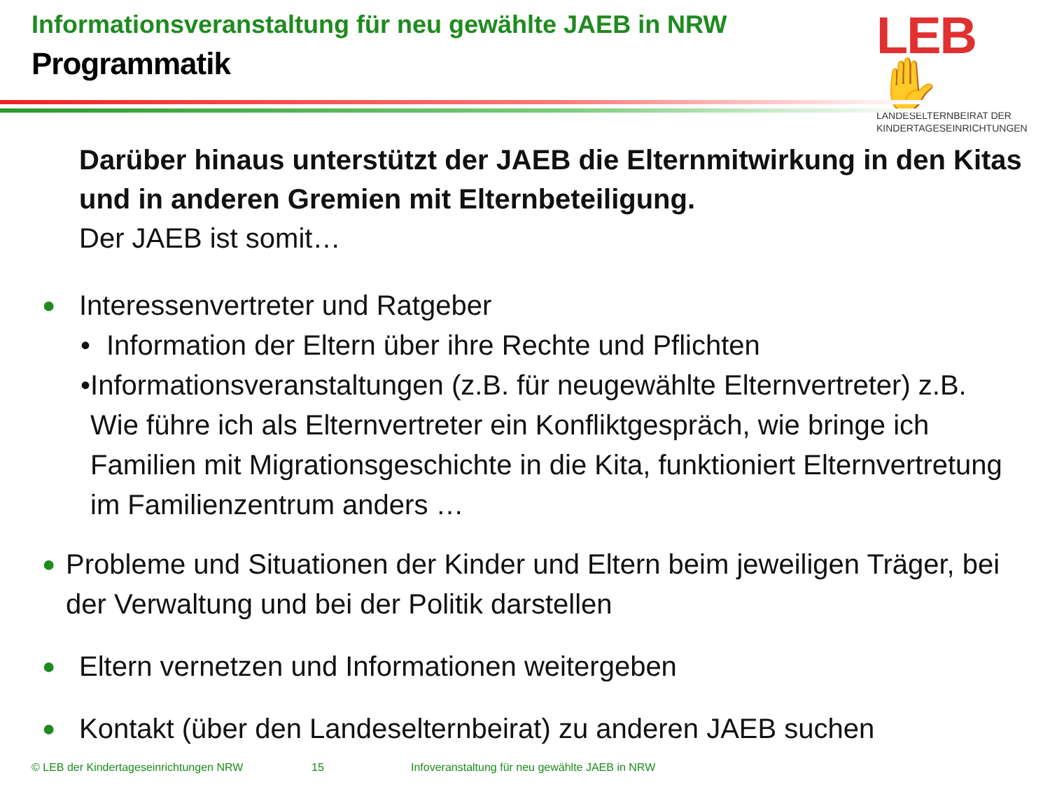Informationsveranstaltung für neu gewählte JAEB in NRW
Programmatik
LEB✋
LANDESELTERNBEIRAT DER
KINDERTAGESEINRICHTUNGEN
Darüber hinaus unterstützt der JAEB die Elternmitwirkung in den Kitas und in anderen Gremien mit Elternbeteiligung.
Der JAEB ist somit…
●
Interessenvertreter und Ratgeber
• Information der Eltern über ihre Rechte und Pflichten
• Informationsveranstaltungen (z.B. für neugewählte Elternvertreter) z.B. Wie führe ich als Elternvertreter ein Konfliktgespräch, wie bringe ich Familien mit Migrationsgeschichte in die Kita, funktioniert Elternvertretung im Familienzentrum anders …
●
Probleme und Situationen der Kinder und Eltern beim jeweiligen Träger, bei der Verwaltung und bei der Politik darstellen
●
Eltern vernetzen und Informationen weitergeben
●
Kontakt (über den Landeselternbeirat) zu anderen JAEB suchen
© LEB der Kindertageseinrichtungen NRW
15
Infoveranstaltung für neu gewählte JAEB in NRW